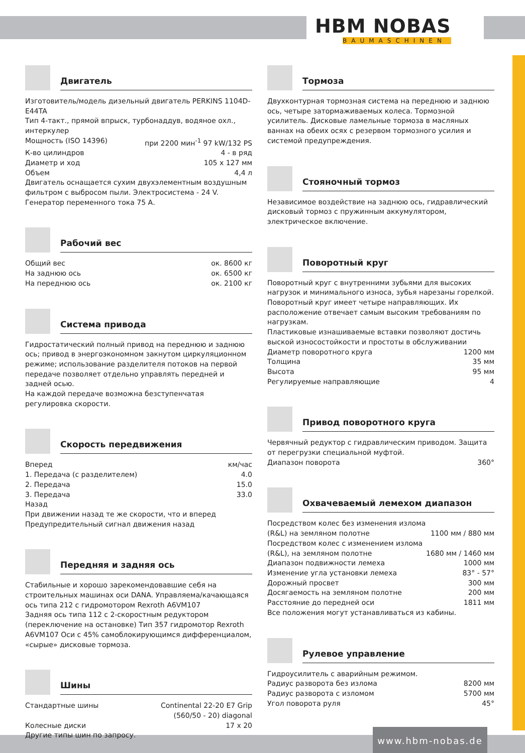HBM NOBAS
BAUMASCHINEN
www.hbm-nobas.de
Двигатель
Изготовитель/модель дизельный двигатель PERKINS 1104D-E44TA
Тип 4-такт., прямой впрыск, турбонаддув, водяное охл., интеркулер
| Мощность (ISO 14396) | при 2200 мин<sup>-1</sup> 97 kW/132 PS |
| К-во цилиндров | 4 - в ряд |
| Диаметр и ход | 105 x 127 мм |
| Объем | 4,4 л |
Двигатель оснащается сухим двухэлементным воздушным фильтром с выбросом пыли. Электросистема - 24 V. Генератор переменного тока 75 А.
Рабочий вес
| Общий вес | ок. 8600 кг |
| На заднюю ось | ок. 6500 кг |
| На переднюю ось | ок. 2100 кг |
Система привода
Гидростатический полный привод на переднюю и заднюю ось; привод в энергоэкономном закнутом циркуляционном режиме; использование разделителя потоков на первой передаче позволяет отдельно управлять передней и задней осью.
На каждой передаче возможна безступенчатая регулировка скорости.
Скорость передвижения
| Вперед | км/час |
| 1. Передача (с разделителем) | 4.0 |
| 2. Передача | 15.0 |
| 3. Передача | 33.0 |
Назад
При движении назад те же скорости, что и вперед
Предупредительный сигнал движения назад
Передняя и задняя ось
Стабильные и хорошо зарекомендовавшие себя на строительных машинах оси DANA. Управляема/качающаяся ось типа 212 с гидромотором Rexroth A6VM107
Задняя ось типа 112 с 2-скоростным редуктором (переключение на остановке) Тип 357 гидромотор Rexroth A6VM107 Оси с 45% самоблокирующимся дифференциалом, «сырые» дисковые тормоза.
Шины
| Стандартные шины | Continental 22-20 E7 Grip (560/50 - 20) diagonal |
| Колесные диски | 17 x 20 |
Другие типы шин по запросу.
Тормоза
Двухконтурная тормозная система на переднюю и заднюю ось, четыре затормаживаемых колеса. Тормозной усилитель. Дисковые ламельные тормоза в масляных ваннах на обеих осях с резервом тормозного усилия и системой предупреждения.
Стояночный тормоз
Независимое воздействие на заднюю ось, гидравлический дисковый тормоз с пружинным аккумулятором, электрическое включение.
Поворотный круг
Поворотный круг с внутренними зубьями для высоких нагрузок и минимального износа, зубья нарезаны горелкой. Поворотный круг имеет четыре направляющих. Их расположение отвечает самым высоким требованиям по нагрузкам.
Пластиковые изнашиваемые вставки позволяют достичь выской износостойкости и простоты в обслуживании
| Диаметр поворотного круга | 1200 мм |
| Толщина | 35 мм |
| Высота | 95 мм |
| Регулируемые направляющие | 4 |
Привод поворотного круга
Червячный редуктор с гидравлическим приводом. Защита от перегрузки специальной муфтой.
| Диапазон поворота | 360° |
Охвачеваемый лемехом диапазон
| Посредством колес без изменения излома (R&L) на земляном полотне | 1100 мм / 880 мм |
| Посредством колес с изменением излома (R&L), на земляном полотне | 1680 мм / 1460 мм |
| Диапазон подвижности лемеха | 1000 мм |
| Изменение угла установки лемеха | 83° - 57° |
| Дорожный просвет | 300 мм |
| Досягаемость на земляном полотне | 200 мм |
| Расстояние до передней оси | 1811 мм |
Все положения могут устанавливаться из кабины.
Рулевое управление
Гидроусилитель с аварийным режимом.
| Радиус разворота без излома | 8200 мм |
| Радиус разворота с изломом | 5700 мм |
| Угол поворота руля | 45° |